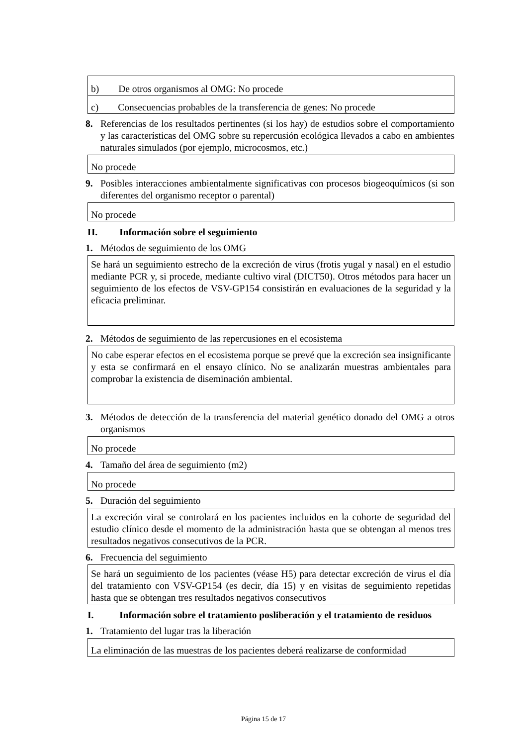b) De otros organismos al OMG: No procede
c) Consecuencias probables de la transferencia de genes: No procede
8. Referencias de los resultados pertinentes (si los hay) de estudios sobre el comportamiento y las características del OMG sobre su repercusión ecológica llevados a cabo en ambientes naturales simulados (por ejemplo, microcosmos, etc.)
No procede
9. Posibles interacciones ambientalmente significativas con procesos biogeoquímicos (si son diferentes del organismo receptor o parental)
No procede
H. Información sobre el seguimiento
1. Métodos de seguimiento de los OMG
Se hará un seguimiento estrecho de la excreción de virus (frotis yugal y nasal) en el estudio mediante PCR y, si procede, mediante cultivo viral (DICT50). Otros métodos para hacer un seguimiento de los efectos de VSV-GP154 consistirán en evaluaciones de la seguridad y la eficacia preliminar.
2. Métodos de seguimiento de las repercusiones en el ecosistema
No cabe esperar efectos en el ecosistema porque se prevé que la excreción sea insignificante y esta se confirmará en el ensayo clínico. No se analizarán muestras ambientales para comprobar la existencia de diseminación ambiental.
3. Métodos de detección de la transferencia del material genético donado del OMG a otros organismos
No procede
4. Tamaño del área de seguimiento (m2)
No procede
5. Duración del seguimiento
La excreción viral se controlará en los pacientes incluidos en la cohorte de seguridad del estudio clínico desde el momento de la administración hasta que se obtengan al menos tres resultados negativos consecutivos de la PCR.
6. Frecuencia del seguimiento
Se hará un seguimiento de los pacientes (véase H5) para detectar excreción de virus el día del tratamiento con VSV-GP154 (es decir, día 15) y en visitas de seguimiento repetidas hasta que se obtengan tres resultados negativos consecutivos
I. Información sobre el tratamiento posliberación y el tratamiento de residuos
1. Tratamiento del lugar tras la liberación
La eliminación de las muestras de los pacientes deberá realizarse de conformidad
Página 15 de 17